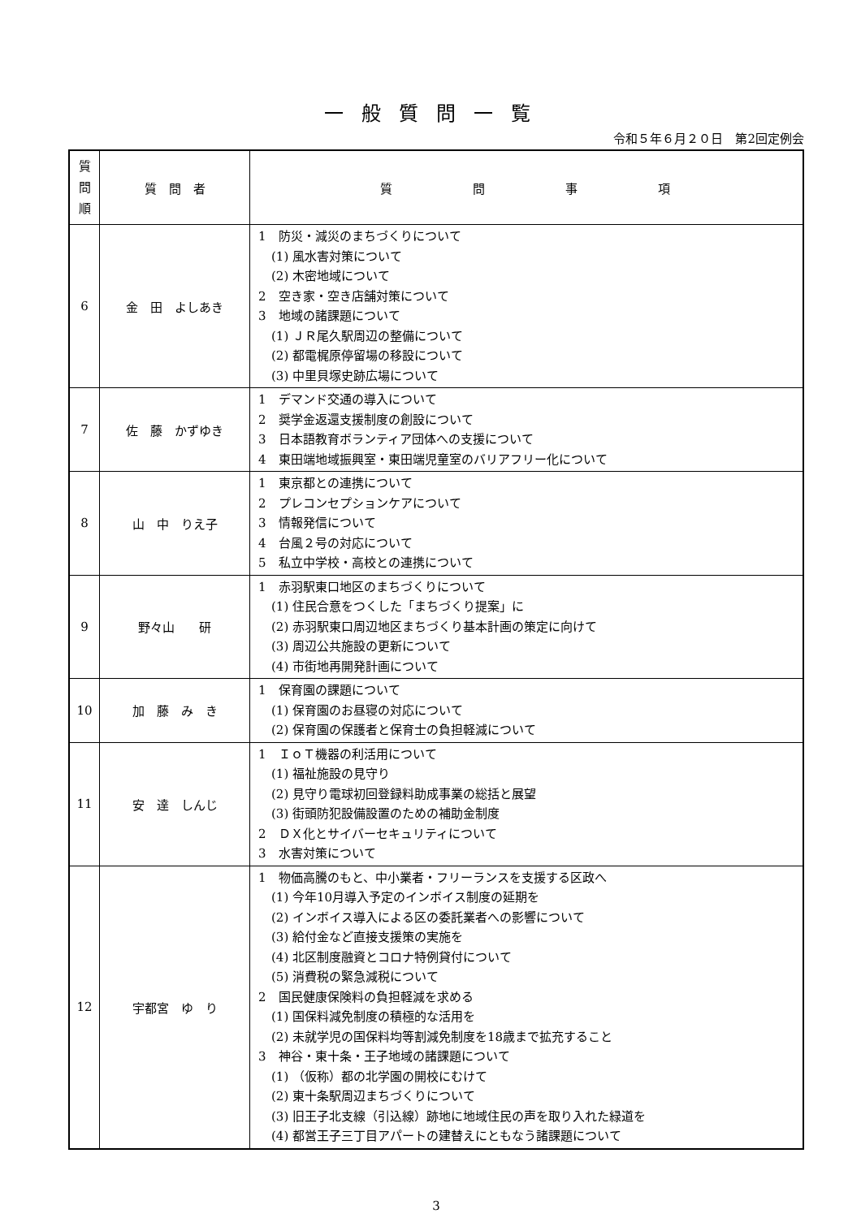一般質問一覧
令和５年６月２０日　第2回定例会
| 質 問 順 | 質 問 者 | 質 問 事 項 |
| --- | --- | --- |
| 6 | 金 田 よしあき | 1 防災・減災のまちづくりについて (1) 風水害対策について (2) 木密地域について 2 空き家・空き店舗対策について 3 地域の諸課題について (1) ＪＲ尾久駅周辺の整備について (2) 都電梶原停留場の移設について (3) 中里貝塚史跡広場について |
| 7 | 佐 藤 かずゆき | 1 デマンド交通の導入について 2 奨学金返還支援制度の創設について 3 日本語教育ボランティア団体への支援について 4 東田端地域振興室・東田端児童室のバリアフリー化について |
| 8 | 山 中 りえ子 | 1 東京都との連携について 2 プレコンセプションケアについて 3 情報発信について 4 台風２号の対応について 5 私立中学校・高校との連携について |
| 9 | 野々山 研 | 1 赤羽駅東口地区のまちづくりについて (1) 住民合意をつくした「まちづくり提案」に (2) 赤羽駅東口周辺地区まちづくり基本計画の策定に向けて (3) 周辺公共施設の更新について (4) 市街地再開発計画について |
| 10 | 加 藤 み き | 1 保育園の課題について (1) 保育園のお昼寝の対応について (2) 保育園の保護者と保育士の負担軽減について |
| 11 | 安 達 しんじ | 1 ＩｏＴ機器の利活用について (1) 福祉施設の見守り (2) 見守り電球初回登録料助成事業の総括と展望 (3) 街頭防犯設備設置のための補助金制度 2 ＤＸ化とサイバーセキュリティについて 3 水害対策について |
| 12 | 宇都宮 ゆ り | 1 物価高騰のもと、中小業者・フリーランスを支援する区政へ (1) 今年10月導入予定のインボイス制度の延期を (2) インボイス導入による区の委託業者への影響について (3) 給付金など直接支援策の実施を (4) 北区制度融資とコロナ特例貸付について (5) 消費税の緊急減税について 2 国民健康保険料の負担軽減を求める (1) 国保料減免制度の積極的な活用を (2) 未就学児の国保料均等割減免制度を18歳まで拡充すること 3 神谷・東十条・王子地域の諸課題について (1) （仮称）都の北学園の開校にむけて (2) 東十条駅周辺まちづくりについて (3) 旧王子北支線（引込線）跡地に地域住民の声を取り入れた緑道を (4) 都営王子三丁目アパートの建替えにともなう諸課題について |
3